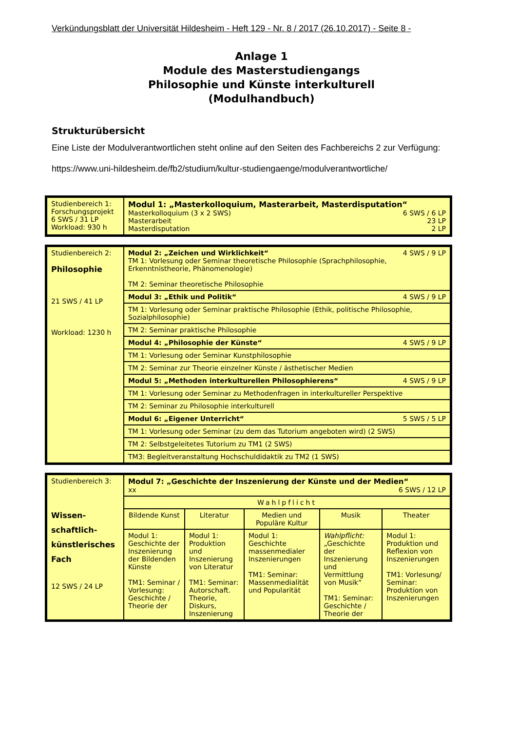Verkündungsblatt der Universität Hildesheim - Heft 129 - Nr. 8 / 2017 (26.10.2017) - Seite 8 -
Anlage 1
Module des Masterstudiengangs
Philosophie und Künste interkulturell
(Modulhandbuch)
Strukturübersicht
Eine Liste der Modulverantwortlichen steht online auf den Seiten des Fachbereichs 2 zur Verfügung:
https://www.uni-hildesheim.de/fb2/studium/kultur-studiengaenge/modulverantwortliche/
| Studienbereich 1: Forschungsprojekt 6 SWS / 31 LP Workload: 930 h | Modul 1: „Masterkolloquium, Masterarbeit, Masterdisputation“ Masterkolloquium (3 x 2 SWS) 6 SWS / 6 LP Masterarbeit 23 LP Masterdisputation 2 LP |
| Studienbereich 2: Philosophie 21 SWS / 41 LP Workload: 1230 h | Modul 2: „Zeichen und Wirklichkeit“ 4 SWS / 9 LP TM 1: Vorlesung oder Seminar theoretische Philosophie (Sprachphilosophie, Erkenntnistheorie, Phänomenologie) TM 2: Seminar theoretische Philosophie |
| | Modul 3: „Ethik und Politik“ 4 SWS / 9 LP |
| | TM 1: Vorlesung oder Seminar praktische Philosophie (Ethik, politische Philosophie, Sozialphilosophie) |
| | TM 2: Seminar praktische Philosophie |
| | Modul 4: „Philosophie der Künste“ 4 SWS / 9 LP |
| | TM 1: Vorlesung oder Seminar Kunstphilosophie |
| | TM 2: Seminar zur Theorie einzelner Künste / ästhetischer Medien |
| | Modul 5: „Methoden interkulturellen Philosophierens“ 4 SWS / 9 LP |
| | TM 1: Vorlesung oder Seminar zu Methodenfragen in interkultureller Perspektive |
| | TM 2: Seminar zu Philosophie interkulturell |
| | Modul 6: „Eigener Unterricht“ 5 SWS / 5 LP |
| | TM 1: Vorlesung oder Seminar (zu dem das Tutorium angeboten wird) (2 SWS) |
| | TM 2: Selbstgeleitetes Tutorium zu TM1 (2 SWS) |
| | TM3: Begleitveranstaltung Hochschuldidaktik zu TM2 (1 SWS) |
| Studienbereich 3: Wissen- schaftlich- künstlerisches Fach 12 SWS / 24 LP | Modul 7: „Geschichte der Inszenierung der Künste und der Medien“ xx 6 SWS / 12 LP | | | | |
| | Wahlpflicht | | | | |
| | Bildende Kunst | Literatur | Medien und Populäre Kultur | Musik | Theater |
| | Modul 1: Geschichte der Inszenierung der Bildenden Künste TM1: Seminar / Vorlesung: Geschichte / Theorie der | Modul 1: Produktion und Inszenierung von Literatur TM1: Seminar: Autorschaft. Theorie, Diskurs, Inszenierung | Modul 1: Geschichte massenmedialer Inszenierungen TM1: Seminar: Massenmedialität und Popularität | Wahlpflicht: „Geschichte der Inszenierung und Vermittlung von Musik“ TM1: Seminar: Geschichte / Theorie der | Modul 1: Produktion und Reflexion von Inszenierungen TM1: Vorlesung/ Seminar: Produktion von Inszenierungen |